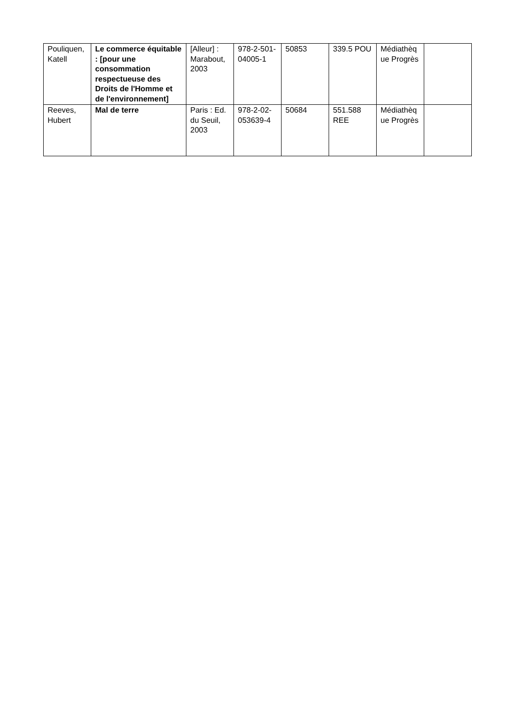| Pouliquen, Katell | Le commerce équitable : [pour une consommation respectueuse des Droits de l'Homme et de l'environnement] | [Alleur] : Marabout, 2003 | 978-2-501-04005-1 | 50853 | 339.5 POU | Médiathèque Progrès | |
| Reeves, Hubert | Mal de terre | Paris : Ed. du Seuil, 2003 | 978-2-02-053639-4 | 50684 | 551.588 REE | Médiathèque Progrès | |